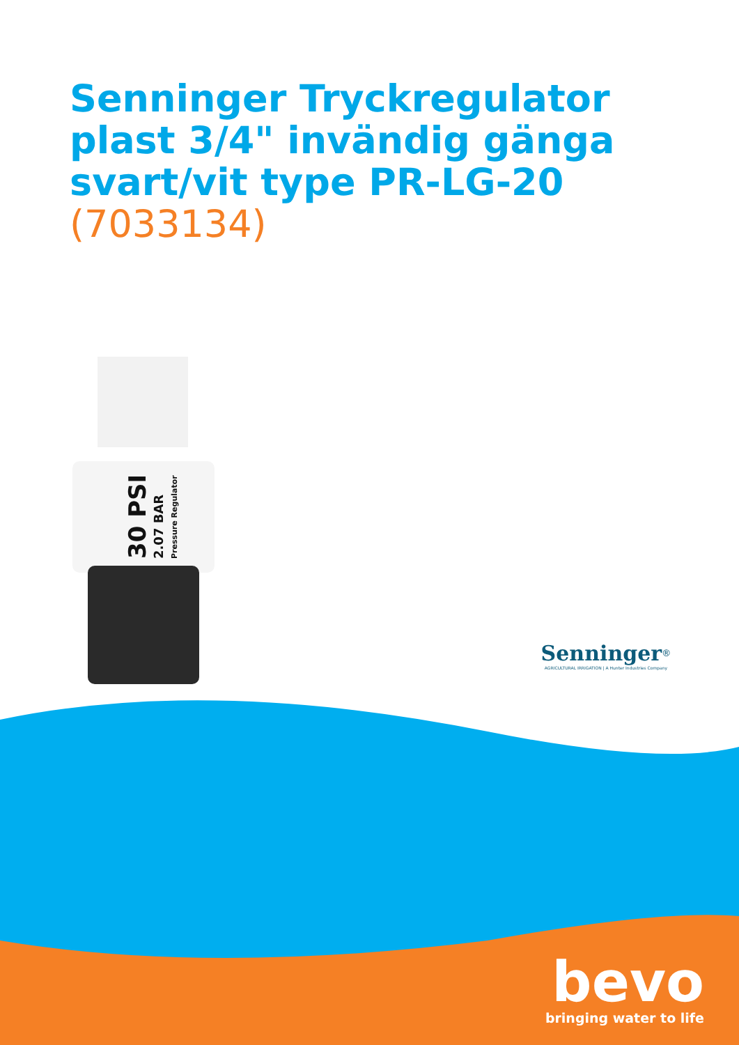Senninger Tryckregulator plast 3/4" invändig gänga svart/vit type PR-LG-20 (7033134)
30 PSI
2.07 BAR
Pressure Regulator
Senninger<sup>®</sup>
AGRICULTURAL IRRIGATION | A Hunter Industries Company
bevo
bringing water to life